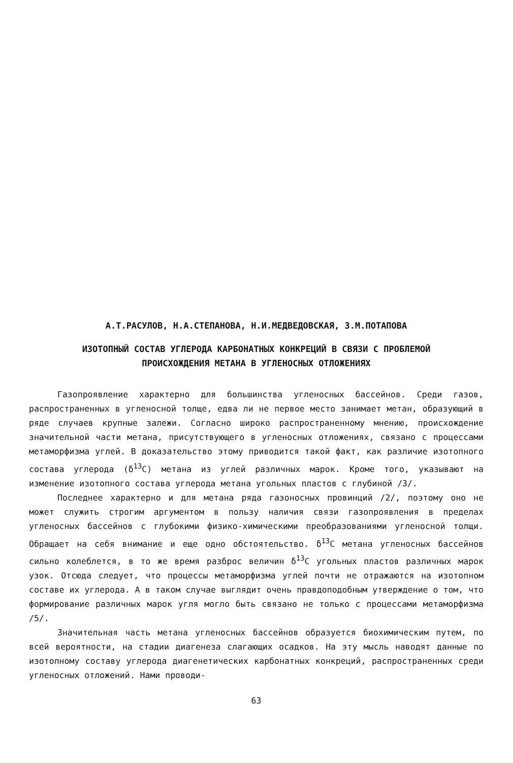А.Т.РАСУЛОВ, Н.А.СТЕПАНОВА, Н.И.МЕДВЕДОВСКАЯ, З.М.ПОТАПОВА
ИЗОТОПНЫЙ СОСТАВ УГЛЕРОДА КАРБОНАТНЫХ КОНКРЕЦИЙ В СВЯЗИ С ПРОБЛЕМОЙ
ПРОИСХОЖДЕНИЯ МЕТАНА В УГЛЕНОСНЫХ ОТЛОЖЕНИЯХ
Газопроявление характерно для большинства угленосных бассейнов. Среди газов, распространенных в угленосной толще, едва ли не первое место занимает метан, образующий в ряде случаев крупные залежи. Согласно широко распространенному мнению, происхождение значительной части метана, присутствующего в угленосных отложениях, связано с процессами метаморфизма углей. В доказательство этому приводится такой факт, как различие изотопного состава углерода (δ<sup>13</sup>C) метана из углей различных марок. Кроме того, указывают на изменение изотопного состава углерода метана угольных пластов с глубиной /3/.
Последнее характерно и для метана ряда газоносных провинций /2/, поэтому оно не может служить строгим аргументом в пользу наличия связи газопроявления в пределах угленосных бассейнов с глубокими физико-химическими преобразованиями угленосной толщи. Обращает на себя внимание и еще одно обстоятельство. δ<sup>13</sup>C метана угленосных бассейнов сильно колеблется, в то же время разброс величин δ<sup>13</sup>C угольных пластов различных марок узок. Отсюда следует, что процессы метаморфизма углей почти не отражаются на изотопном составе их углерода. А в таком случае выглядит очень правдоподобным утверждение о том, что формирование различных марок угля могло быть связано не только с процессами метаморфизма /5/.
Значительная часть метана угленосных бассейнов образуется биохимическим путем, по всей вероятности, на стадии диагенеза слагающих осадков. На эту мысль наводят данные по изотопному составу углерода диагенетических карбонатных конкреций, распространенных среди угленосных отложений. Нами проводи-
63